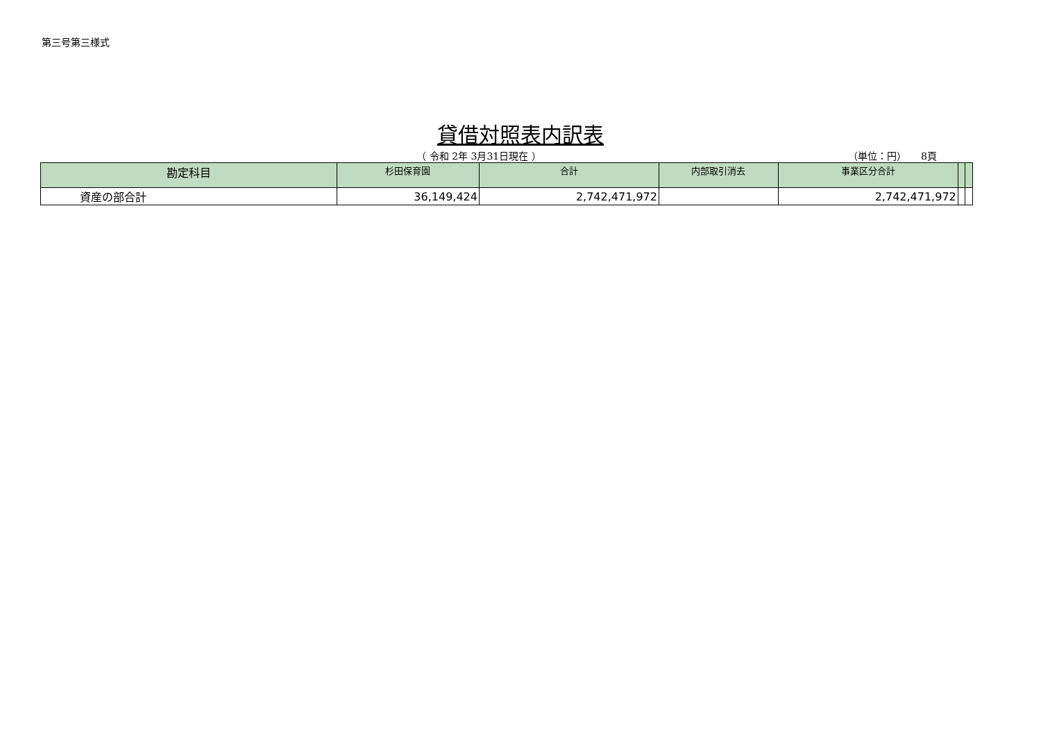第三号第三様式
貸借対照表内訳表
（ 令和 2年 3月31日現在 ） （単位：円）　　8頁
| 勘定科目 | 杉田保育園 | 合計 | 内部取引消去 | 事業区分合計 | | |
| --- | --- | --- | --- | --- | --- | --- |
| 資産の部合計 | 36,149,424 | 2,742,471,972 | | 2,742,471,972 | | |